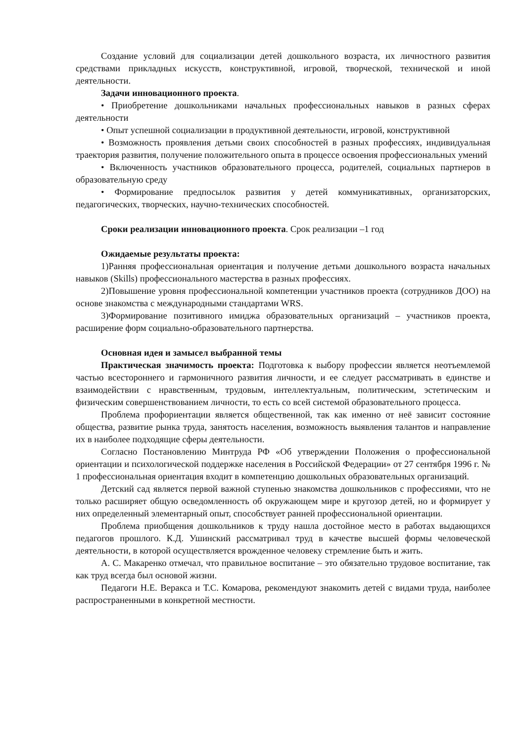Создание условий для социализации детей дошкольного возраста, их личностного развития средствами прикладных искусств, конструктивной, игровой, творческой, технической и иной деятельности.
Задачи инновационного проекта.
• Приобретение дошкольниками начальных профессиональных навыков в разных сферах деятельности
• Опыт успешной социализации в продуктивной деятельности, игровой, конструктивной
• Возможность проявления детьми своих способностей в разных профессиях, индивидуальная траектория развития, получение положительного опыта в процессе освоения профессиональных умений
• Включенность участников образовательного процесса, родителей, социальных партнеров в образовательную среду
• Формирование предпосылок развития у детей коммуникативных, организаторских, педагогических, творческих, научно-технических способностей.
Сроки реализации инновационного проекта. Срок реализации –1 год
Ожидаемые результаты проекта:
1)Ранняя профессиональная ориентация и получение детьми дошкольного возраста начальных навыков (Skills) профессионального мастерства в разных профессиях.
2)Повышение уровня профессиональной компетенции участников проекта (сотрудников ДОО) на основе знакомства с международными стандартами WRS.
3)Формирование позитивного имиджа образовательных организаций – участников проекта, расширение форм социально-образовательного партнерства.
Основная идея и замысел выбранной темы
Практическая значимость проекта: Подготовка к выбору профессии является неотъемлемой частью всестороннего и гармоничного развития личности, и ее следует рассматривать в единстве и взаимодействии с нравственным, трудовым, интеллектуальным, политическим, эстетическим и физическим совершенствованием личности, то есть со всей системой образовательного процесса.
Проблема профориентации является общественной, так как именно от неё зависит состояние общества, развитие рынка труда, занятость населения, возможность выявления талантов и направление их в наиболее подходящие сферы деятельности.
Согласно Постановлению Минтруда РФ «Об утверждении Положения о профессиональной ориентации и психологической поддержке населения в Российской Федерации» от 27 сентября 1996 г. № 1 профессиональная ориентация входит в компетенцию дошкольных образовательных организаций.
Детский сад является первой важной ступенью знакомства дошкольников с профессиями, что не только расширяет общую осведомленность об окружающем мире и кругозор детей, но и формирует у них определенный элементарный опыт, способствует ранней профессиональной ориентации.
Проблема приобщения дошкольников к труду нашла достойное место в работах выдающихся педагогов прошлого. К.Д. Ушинский рассматривал труд в качестве высшей формы человеческой деятельности, в которой осуществляется врожденное человеку стремление быть и жить.
А. С. Макаренко отмечал, что правильное воспитание – это обязательно трудовое воспитание, так как труд всегда был основой жизни.
Педагоги Н.Е. Веракса и Т.С. Комарова, рекомендуют знакомить детей с видами труда, наиболее распространенными в конкретной местности.